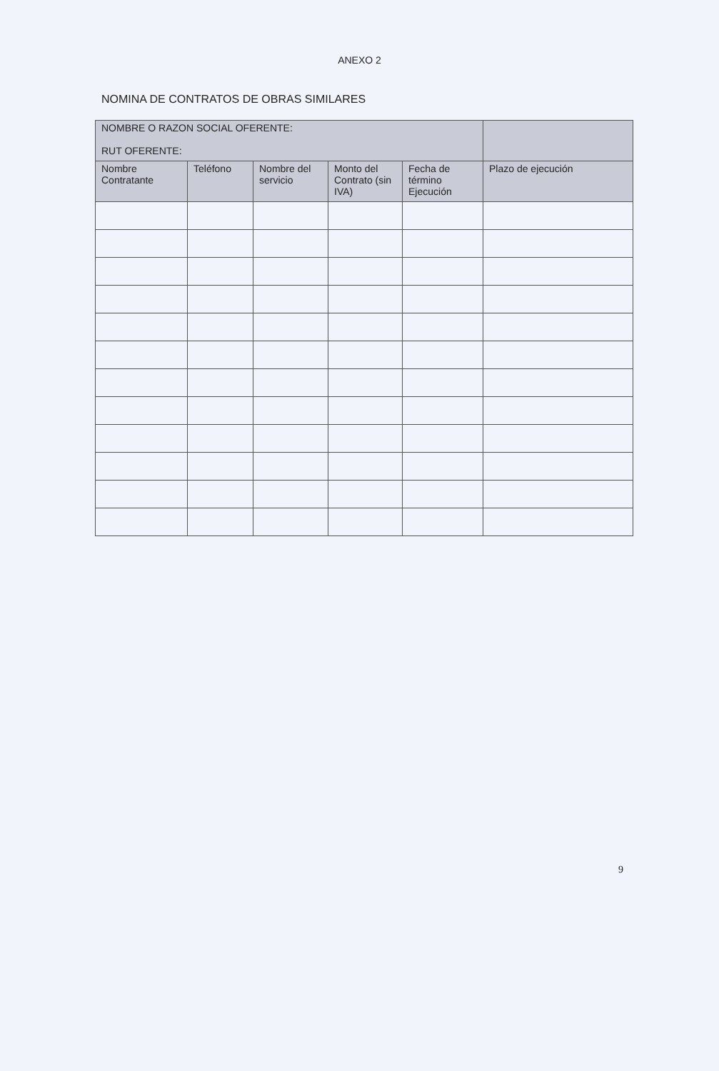ANEXO 2
NOMINA DE CONTRATOS DE OBRAS SIMILARES
| NOMBRE O RAZON SOCIAL OFERENTE: RUT OFERENTE: | | | | | |
| --- | --- | --- | --- | --- | --- |
| Nombre Contratante | Teléfono | Nombre del servicio | Monto del Contrato (sin IVA) | Fecha de término Ejecución | Plazo de ejecución |
9